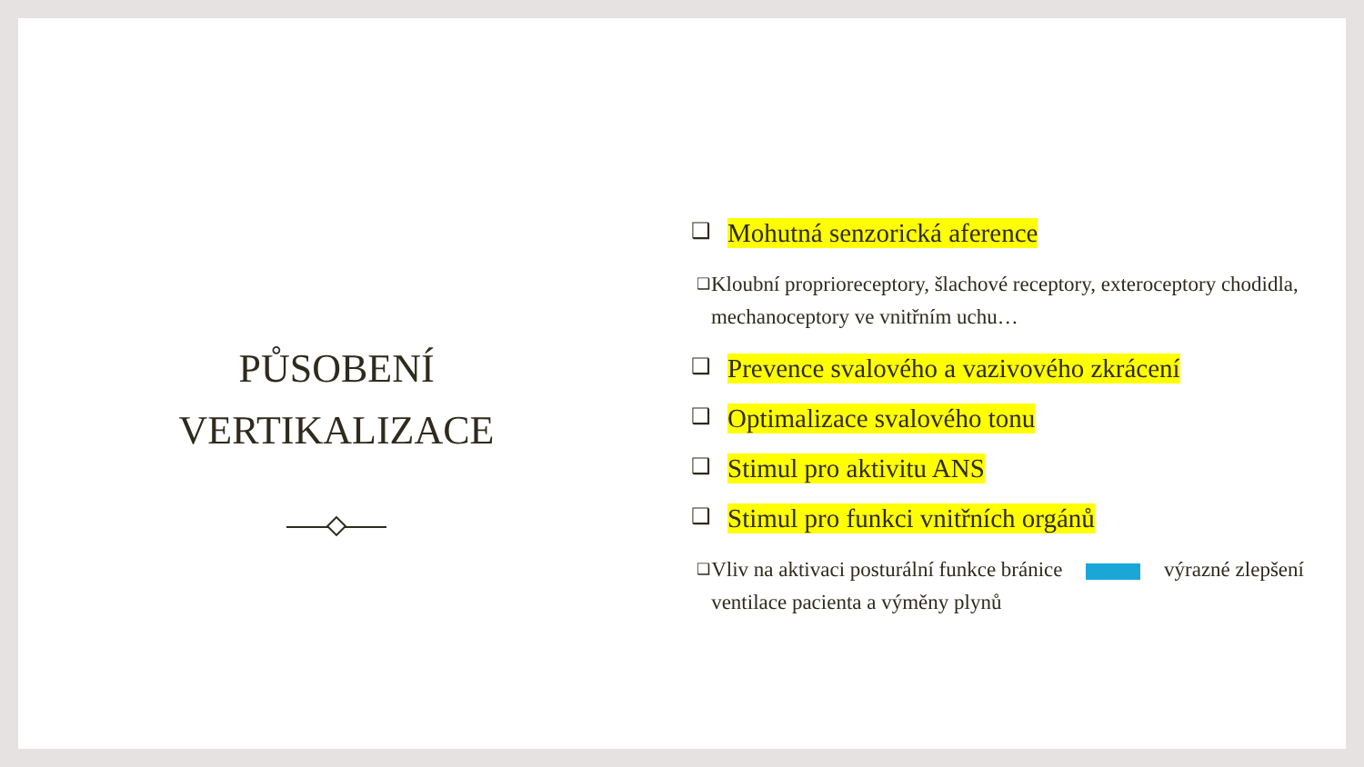PŮSOBENÍ
VERTIKALIZACE
❑ Mohutná senzorická aference
❑ Kloubní proprioreceptory, šlachové receptory, exteroceptory chodidla, mechanoceptory ve vnitřním uchu…
❑ Prevence svalového a vazivového zkrácení
❑ Optimalizace svalového tonu
❑ Stimul pro aktivitu ANS
❑ Stimul pro funkci vnitřních orgánů
❑ Vliv na aktivaci posturální funkce bránice výrazné zlepšení ventilace pacienta a výměny plynů